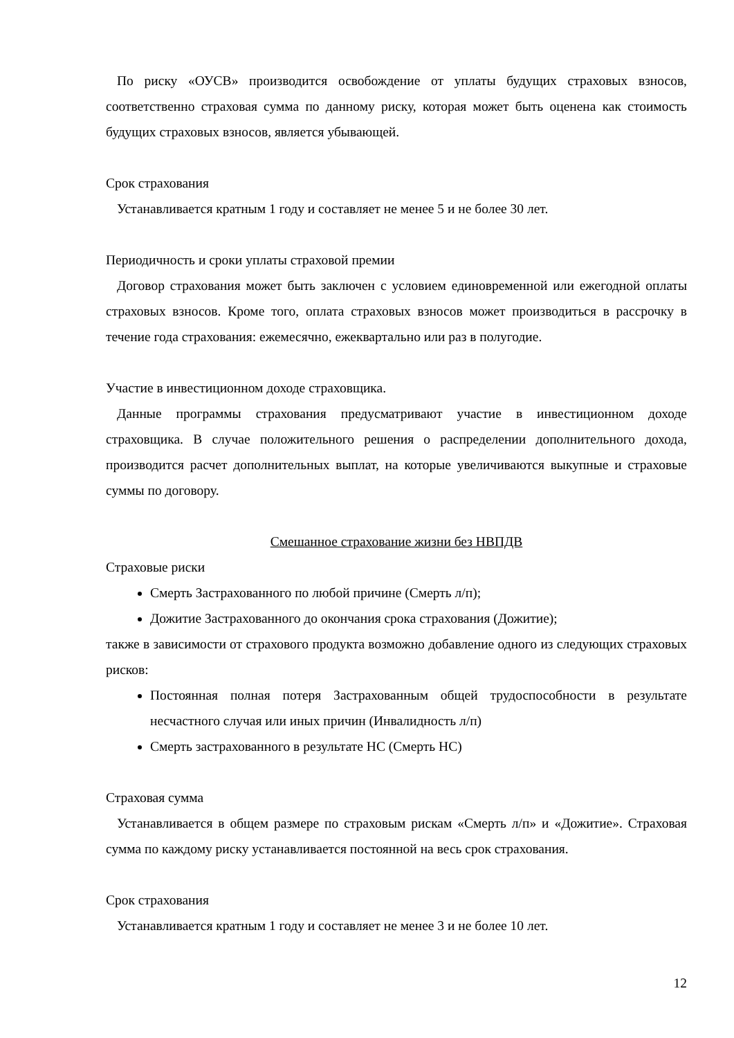По риску «ОУСВ» производится освобождение от уплаты будущих страховых взносов, соответственно страховая сумма по данному риску, которая может быть оценена как стоимость будущих страховых взносов, является убывающей.
Срок страхования
Устанавливается кратным 1 году и составляет не менее 5 и не более 30 лет.
Периодичность и сроки уплаты страховой премии
Договор страхования может быть заключен с условием единовременной или ежегодной оплаты страховых взносов. Кроме того, оплата страховых взносов может производиться в рассрочку в течение года страхования: ежемесячно, ежеквартально или раз в полугодие.
Участие в инвестиционном доходе страховщика.
Данные программы страхования предусматривают участие в инвестиционном доходе страховщика. В случае положительного решения о распределении дополнительного дохода, производится расчет дополнительных выплат, на которые увеличиваются выкупные и страховые суммы по договору.
Смешанное страхование жизни без НВПДВ
Страховые риски
Смерть Застрахованного по любой причине (Смерть л/п);
Дожитие Застрахованного до окончания срока страхования (Дожитие);
также в зависимости от страхового продукта возможно добавление одного из следующих страховых рисков:
Постоянная полная потеря Застрахованным общей трудоспособности в результате несчастного случая или иных причин (Инвалидность л/п)
Смерть застрахованного в результате НС (Смерть НС)
Страховая сумма
Устанавливается в общем размере по страховым рискам «Смерть л/п» и «Дожитие». Страховая сумма по каждому риску устанавливается постоянной на весь срок страхования.
Срок страхования
Устанавливается кратным 1 году и составляет не менее 3 и не более 10 лет.
12